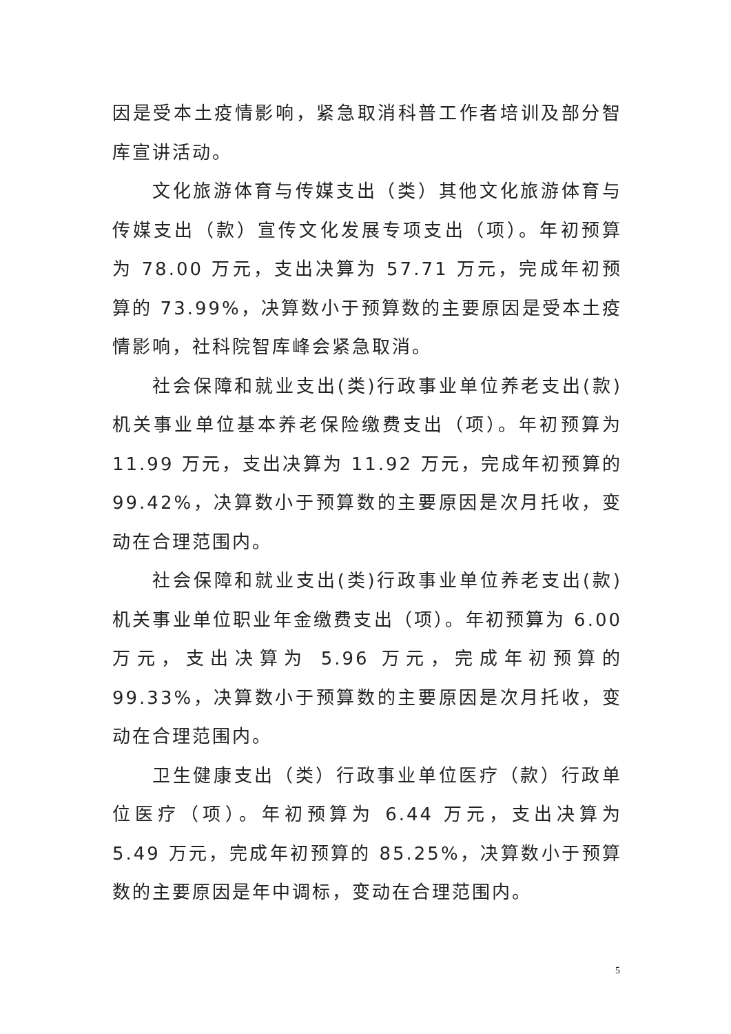因是受本土疫情影响，紧急取消科普工作者培训及部分智库宣讲活动。
文化旅游体育与传媒支出（类）其他文化旅游体育与传媒支出（款）宣传文化发展专项支出（项）。年初预算为 78.00 万元，支出决算为 57.71 万元，完成年初预算的 73.99%，决算数小于预算数的主要原因是受本土疫情影响，社科院智库峰会紧急取消。
社会保障和就业支出(类)行政事业单位养老支出(款)机关事业单位基本养老保险缴费支出（项）。年初预算为 11.99 万元，支出决算为 11.92 万元，完成年初预算的 99.42%，决算数小于预算数的主要原因是次月托收，变动在合理范围内。
社会保障和就业支出(类)行政事业单位养老支出(款)机关事业单位职业年金缴费支出（项）。年初预算为 6.00 万元，支出决算为 5.96 万元，完成年初预算的 99.33%，决算数小于预算数的主要原因是次月托收，变动在合理范围内。
卫生健康支出（类）行政事业单位医疗（款）行政单位医疗（项）。年初预算为 6.44 万元，支出决算为 5.49 万元，完成年初预算的 85.25%，决算数小于预算数的主要原因是年中调标，变动在合理范围内。
5